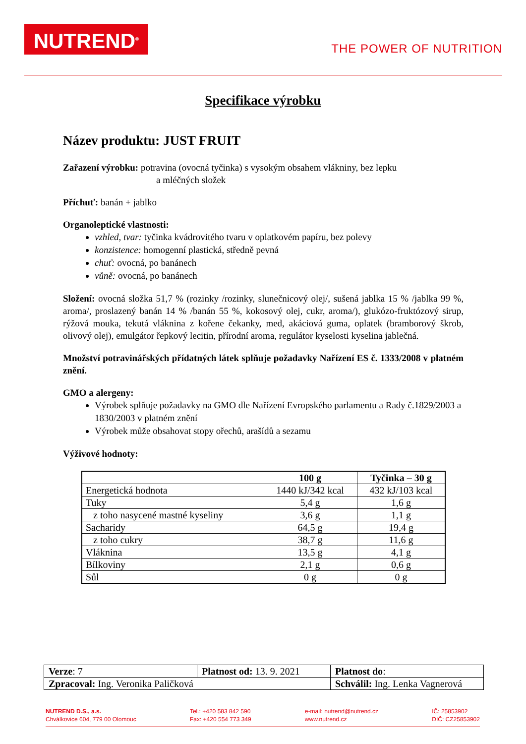NUTREND<sup>®</sup>
THE POWER OF NUTRITION
Specifikace výrobku
Název produktu: JUST FRUIT
Zařazení výrobku: potravina (ovocná tyčinka) s vysokým obsahem vlákniny, bez lepku
a mléčných složek
Příchuť: banán + jablko
Organoleptické vlastnosti:
vzhled, tvar: tyčinka kvádrovitého tvaru v oplatkovém papíru, bez polevy
konzistence: homogenní plastická, středně pevná
chuť: ovocná, po banánech
vůně: ovocná, po banánech
Složení: ovocná složka 51,7 % (rozinky /rozinky, slunečnicový olej/, sušená jablka 15 % /jablka 99 %, aroma/, proslazený banán 14 % /banán 55 %, kokosový olej, cukr, aroma/), glukózo-fruktózový sirup, rýžová mouka, tekutá vláknina z kořene čekanky, med, akáciová guma, oplatek (bramborový škrob, olivový olej), emulgátor řepkový lecitin, přírodní aroma, regulátor kyselosti kyselina jablečná.
Množství potravinářských přídatných látek splňuje požadavky Nařízení ES č. 1333/2008 v platném znění.
GMO a alergeny:
Výrobek splňuje požadavky na GMO dle Nařízení Evropského parlamentu a Rady č.1829/2003 a 1830/2003 v platném znění
Výrobek může obsahovat stopy ořechů, arašídů a sezamu
Výživové hodnoty:
| | 100 g | Tyčinka – 30 g |
| --- | --- | --- |
| Energetická hodnota | 1440 kJ/342 kcal | 432 kJ/103 kcal |
| Tuky | 5,4 g | 1,6 g |
| z toho nasycené mastné kyseliny | 3,6 g | 1,1 g |
| Sacharidy | 64,5 g | 19,4 g |
| z toho cukry | 38,7 g | 11,6 g |
| Vláknina | 13,5 g | 4,1 g |
| Bílkoviny | 2,1 g | 0,6 g |
| Sůl | 0 g | 0 g |
| Verze : 7 | Platnost od: 13. 9. 2021 | | Platnost do : |
| Zpracoval: Ing. Veronika Paličková | | Schválil: Ing. Lenka Vagnerová | |
NUTREND D.S., a.s.
Chválkovice 604, 779 00 Olomouc
Tel.: +420 583 842 590
Fax: +420 554 773 349
e-mail: nutrend@nutrend.cz
www.nutrend.cz
IČ: 25853902
DIČ: CZ25853902